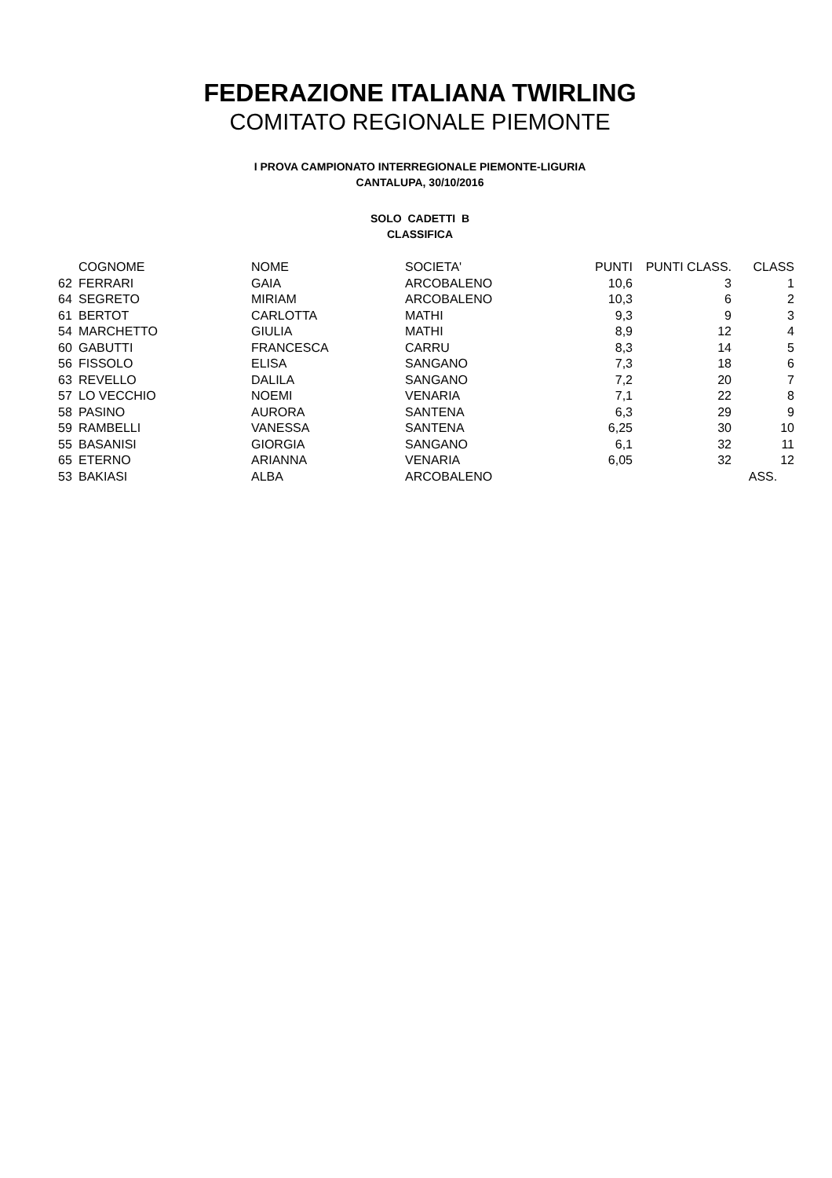FEDERAZIONE ITALIANA TWIRLING
COMITATO REGIONALE PIEMONTE
I PROVA CAMPIONATO INTERREGIONALE PIEMONTE-LIGURIA
CANTALUPA, 30/10/2016
SOLO CADETTI B
CLASSIFICA
| | COGNOME | NOME | SOCIETA' | PUNTI | PUNTI CLASS. | CLASS |
| --- | --- | --- | --- | --- | --- | --- |
| 62 | FERRARI | GAIA | ARCOBALENO | 10,6 | 3 | 1 |
| 64 | SEGRETO | MIRIAM | ARCOBALENO | 10,3 | 6 | 2 |
| 61 | BERTOT | CARLOTTA | MATHI | 9,3 | 9 | 3 |
| 54 | MARCHETTO | GIULIA | MATHI | 8,9 | 12 | 4 |
| 60 | GABUTTI | FRANCESCA | CARRU | 8,3 | 14 | 5 |
| 56 | FISSOLO | ELISA | SANGANO | 7,3 | 18 | 6 |
| 63 | REVELLO | DALILA | SANGANO | 7,2 | 20 | 7 |
| 57 | LO VECCHIO | NOEMI | VENARIA | 7,1 | 22 | 8 |
| 58 | PASINO | AURORA | SANTENA | 6,3 | 29 | 9 |
| 59 | RAMBELLI | VANESSA | SANTENA | 6,25 | 30 | 10 |
| 55 | BASANISI | GIORGIA | SANGANO | 6,1 | 32 | 11 |
| 65 | ETERNO | ARIANNA | VENARIA | 6,05 | 32 | 12 |
| 53 | BAKIASI | ALBA | ARCOBALENO | | | ASS. |